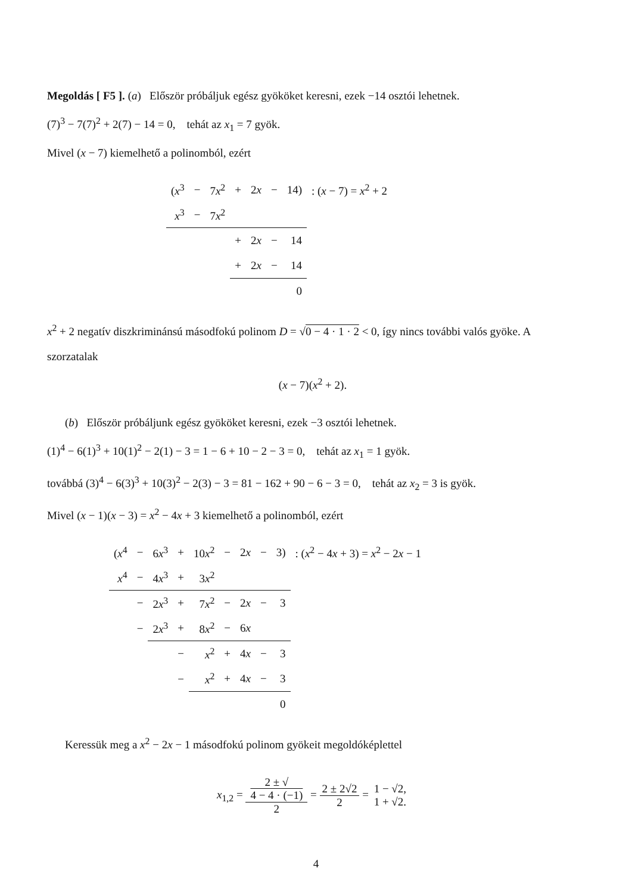Megoldás [ F5 ]. (a) Először próbáljuk egész gyököket keresni, ezek −14 osztói lehetnek.
(7)<sup>3</sup> − 7(7)<sup>2</sup> + 2(7) − 14 = 0, tehát az x<sub>1</sub> = 7 gyök.
Mivel (x − 7) kiemelhető a polinomból, ezért
| ( x<sup>3</sup> | − | 7 x<sup>2</sup> | + | 2 x | − | 14) | : ( x − 7) = x<sup>2</sup> + 2 |
| x<sup>3</sup> | − | 7 x<sup>2</sup> | | | | | |
| | | | + | 2 x | − | 14 | |
| | | | + | 2 x | − | 14 | |
| | | | | | | 0 | |
x<sup>2</sup> + 2 negatív diszkriminánsú másodfokú polinom D = √0 − 4 · 1 · 2 < 0, így nincs további valós gyöke. A szorzatalak
(x − 7)(x<sup>2</sup> + 2).
(b) Először próbáljunk egész gyököket keresni, ezek −3 osztói lehetnek.
(1)<sup>4</sup> − 6(1)<sup>3</sup> + 10(1)<sup>2</sup> − 2(1) − 3 = 1 − 6 + 10 − 2 − 3 = 0, tehát az x<sub>1</sub> = 1 gyök.
továbbá (3)<sup>4</sup> − 6(3)<sup>3</sup> + 10(3)<sup>2</sup> − 2(3) − 3 = 81 − 162 + 90 − 6 − 3 = 0, tehát az x<sub>2</sub> = 3 is gyök.
Mivel (x − 1)(x − 3) = x<sup>2</sup> − 4x + 3 kiemelhető a polinomból, ezért
| ( x<sup>4</sup> | − | 6 x<sup>3</sup> | + | 10 x<sup>2</sup> | − | 2 x | − | 3) | : ( x<sup>2</sup> − 4 x + 3) = x<sup>2</sup> − 2 x − 1 |
| x<sup>4</sup> | − | 4 x<sup>3</sup> | + | 3 x<sup>2</sup> | | | | | |
| | − | 2 x<sup>3</sup> | + | 7 x<sup>2</sup> | − | 2 x | − | 3 | |
| | − | 2 x<sup>3</sup> | + | 8 x<sup>2</sup> | − | 6 x | | | |
| | | | − | x<sup>2</sup> | + | 4 x | − | 3 | |
| | | | − | x<sup>2</sup> | + | 4 x | − | 3 | |
| | | | | | | | | 0 | |
Keressük meg a x<sup>2</sup> − 2x − 1 másodfokú polinom gyökeit megoldóképlettel
x<sub>1,2</sub> = 2 ± √
4 − 4 · (−1) 2 = 2 ± 2√2 2 = 1 − √2, 1 + √2.
4